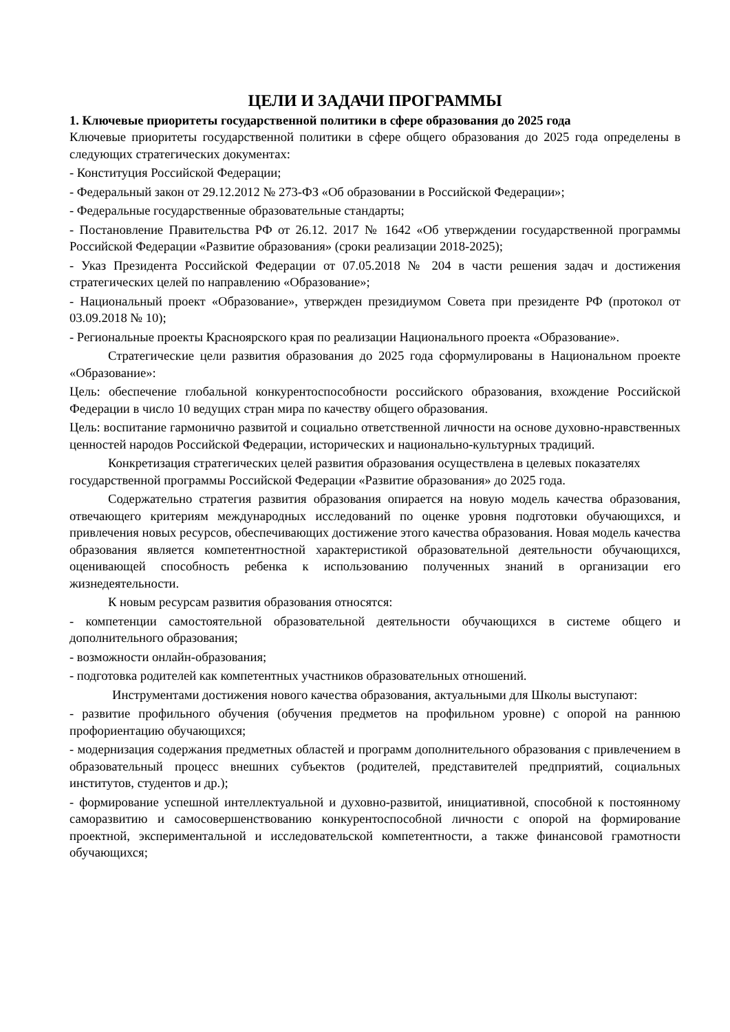ЦЕЛИ И ЗАДАЧИ ПРОГРАММЫ
1. Ключевые приоритеты государственной политики в сфере образования до 2025 года
Ключевые приоритеты государственной политики в сфере общего образования до 2025 года определены в следующих стратегических документах:
- Конституция Российской Федерации;
- Федеральный закон от 29.12.2012 № 273-ФЗ «Об образовании в Российской Федерации»;
- Федеральные государственные образовательные стандарты;
- Постановление Правительства РФ от 26.12. 2017 № 1642 «Об утверждении государственной программы Российской Федерации «Развитие образования» (сроки реализации 2018-2025);
- Указ Президента Российской Федерации от 07.05.2018 № 204 в части решения задач и достижения стратегических целей по направлению «Образование»;
- Национальный проект «Образование», утвержден президиумом Совета при президенте РФ (протокол от 03.09.2018 № 10);
- Региональные проекты Красноярского края по реализации Национального проекта «Образование».
Стратегические цели развития образования до 2025 года сформулированы в Национальном проекте «Образование»:
Цель: обеспечение глобальной конкурентоспособности российского образования, вхождение Российской Федерации в число 10 ведущих стран мира по качеству общего образования.
Цель: воспитание гармонично развитой и социально ответственной личности на основе духовно-нравственных ценностей народов Российской Федерации, исторических и национально-культурных традиций.
Конкретизация стратегических целей развития образования осуществлена в целевых показателях государственной программы Российской Федерации «Развитие образования» до 2025 года.
Содержательно стратегия развития образования опирается на новую модель качества образования, отвечающего критериям международных исследований по оценке уровня подготовки обучающихся, и привлечения новых ресурсов, обеспечивающих достижение этого качества образования. Новая модель качества образования является компетентностной характеристикой образовательной деятельности обучающихся, оценивающей способность ребенка к использованию полученных знаний в организации его жизнедеятельности.
К новым ресурсам развития образования относятся:
- компетенции самостоятельной образовательной деятельности обучающихся в системе общего и дополнительного образования;
- возможности онлайн-образования;
- подготовка родителей как компетентных участников образовательных отношений.
Инструментами достижения нового качества образования, актуальными для Школы выступают:
- развитие профильного обучения (обучения предметов на профильном уровне) с опорой на раннюю профориентацию обучающихся;
- модернизация содержания предметных областей и программ дополнительного образования с привлечением в образовательный процесс внешних субъектов (родителей, представителей предприятий, социальных институтов, студентов и др.);
- формирование успешной интеллектуальной и духовно-развитой, инициативной, способной к постоянному саморазвитию и самосовершенствованию конкурентоспособной личности с опорой на формирование проектной, экспериментальной и исследовательской компетентности, а также финансовой грамотности обучающихся;